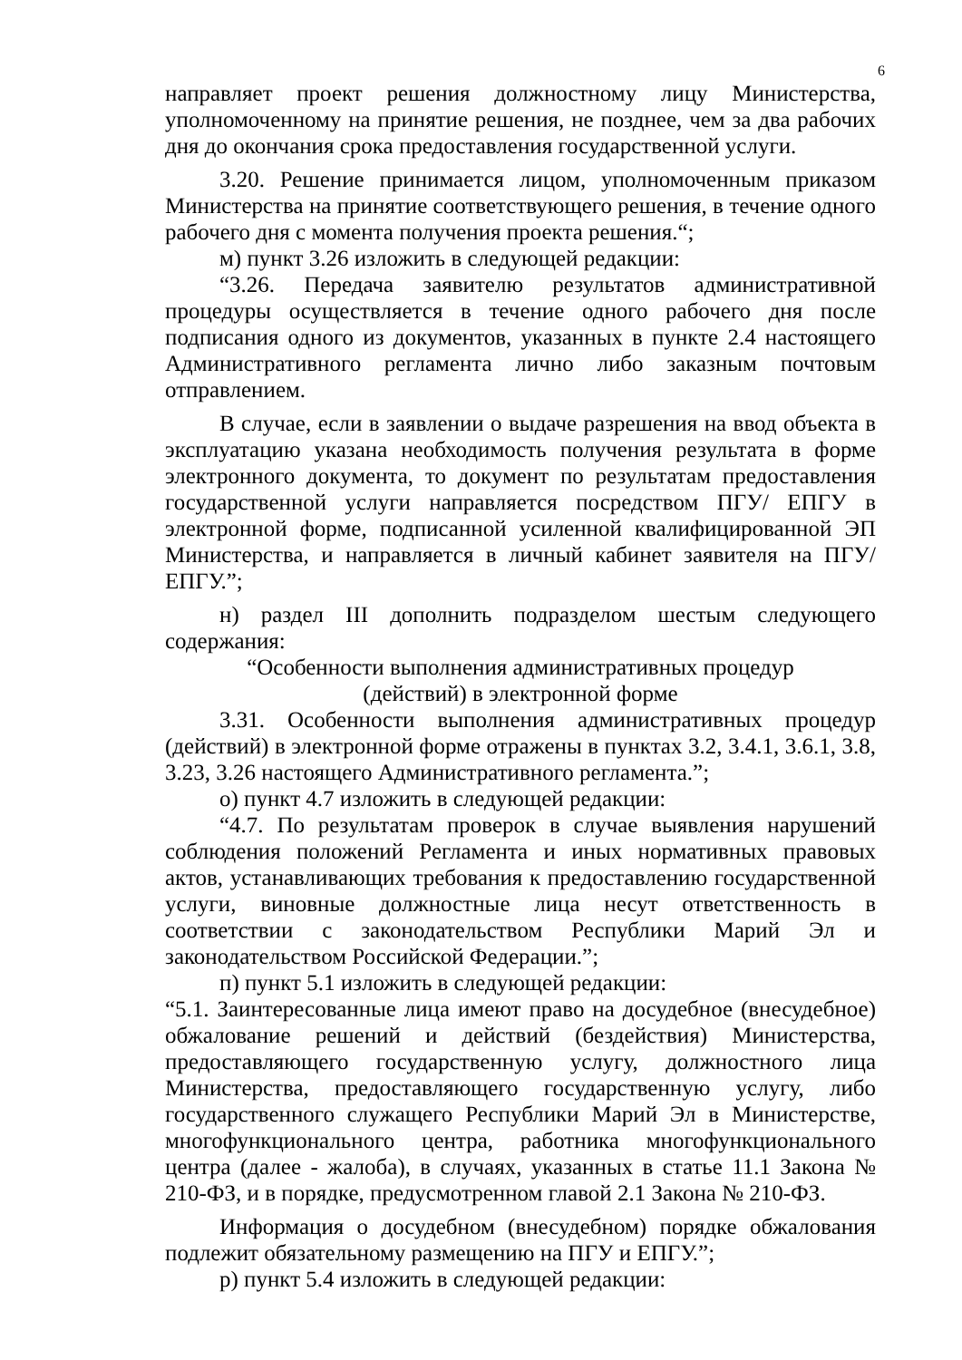6
направляет проект решения должностному лицу Министерства, уполномоченному на принятие решения, не позднее, чем за два рабочих дня до окончания срока предоставления государственной услуги.
3.20. Решение принимается лицом, уполномоченным приказом Министерства на принятие соответствующего решения, в течение одного рабочего дня с момента получения проекта решения.“;
м) пункт 3.26 изложить в следующей редакции:
“3.26. Передача заявителю результатов административной процедуры осуществляется в течение одного рабочего дня после подписания одного из документов, указанных в пункте 2.4 настоящего Административного регламента лично либо заказным почтовым отправлением.
В случае, если в заявлении о выдаче разрешения на ввод объекта в эксплуатацию указана необходимость получения результата в форме электронного документа, то документ по результатам предоставления государственной услуги направляется посредством ПГУ/ ЕПГУ в электронной форме, подписанной усиленной квалифицированной ЭП Министерства, и направляется в личный кабинет заявителя на ПГУ/ ЕПГУ.”;
н) раздел III дополнить подразделом шестым следующего содержания:
“Особенности выполнения административных процедур
(действий) в электронной форме
3.31. Особенности выполнения административных процедур (действий) в электронной форме отражены в пунктах 3.2, 3.4.1, 3.6.1, 3.8, 3.23, 3.26 настоящего Административного регламента.”;
о) пункт 4.7 изложить в следующей редакции:
“4.7. По результатам проверок в случае выявления нарушений соблюдения положений Регламента и иных нормативных правовых актов, устанавливающих требования к предоставлению государственной услуги, виновные должностные лица несут ответственность в соответствии с законодательством Республики Марий Эл и законодательством Российской Федерации.”;
п) пункт 5.1 изложить в следующей редакции:
“5.1. Заинтересованные лица имеют право на досудебное (внесудебное) обжалование решений и действий (бездействия) Министерства, предоставляющего государственную услугу, должностного лица Министерства, предоставляющего государственную услугу, либо государственного служащего Республики Марий Эл в Министерстве, многофункционального центра, работника многофункционального центра (далее - жалоба), в случаях, указанных в статье 11.1 Закона № 210-ФЗ, и в порядке, предусмотренном главой 2.1 Закона № 210-ФЗ.
Информация о досудебном (внесудебном) порядке обжалования подлежит обязательному размещению на ПГУ и ЕПГУ.”;
р) пункт 5.4 изложить в следующей редакции: